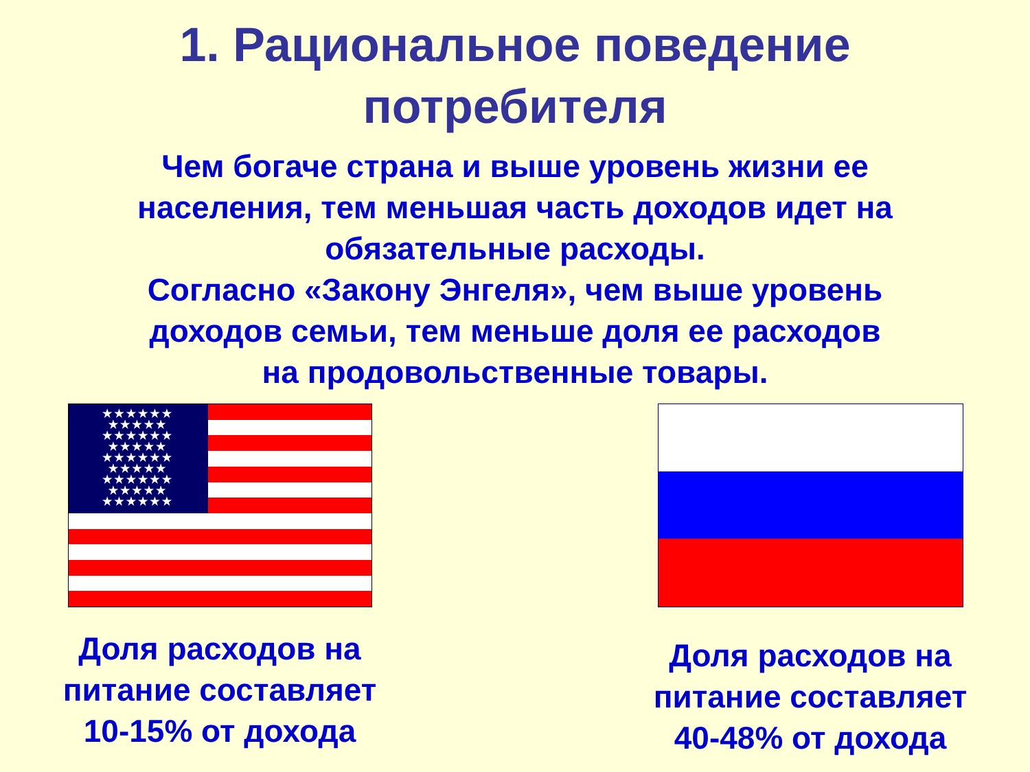1. Рациональное поведение
потребителя
Чем богаче страна и выше уровень жизни ее
населения, тем меньшая часть доходов идет на
обязательные расходы.
Согласно «Закону Энгеля», чем выше уровень
доходов семьи, тем меньше доля ее расходов
на продовольственные товары.
★★★★★★
★★★★★
★★★★★★
★★★★★
★★★★★★
★★★★★
★★★★★★
★★★★★
★★★★★★
Доля расходов на
питание составляет
10-15% от дохода
Доля расходов на
питание составляет
40-48% от дохода